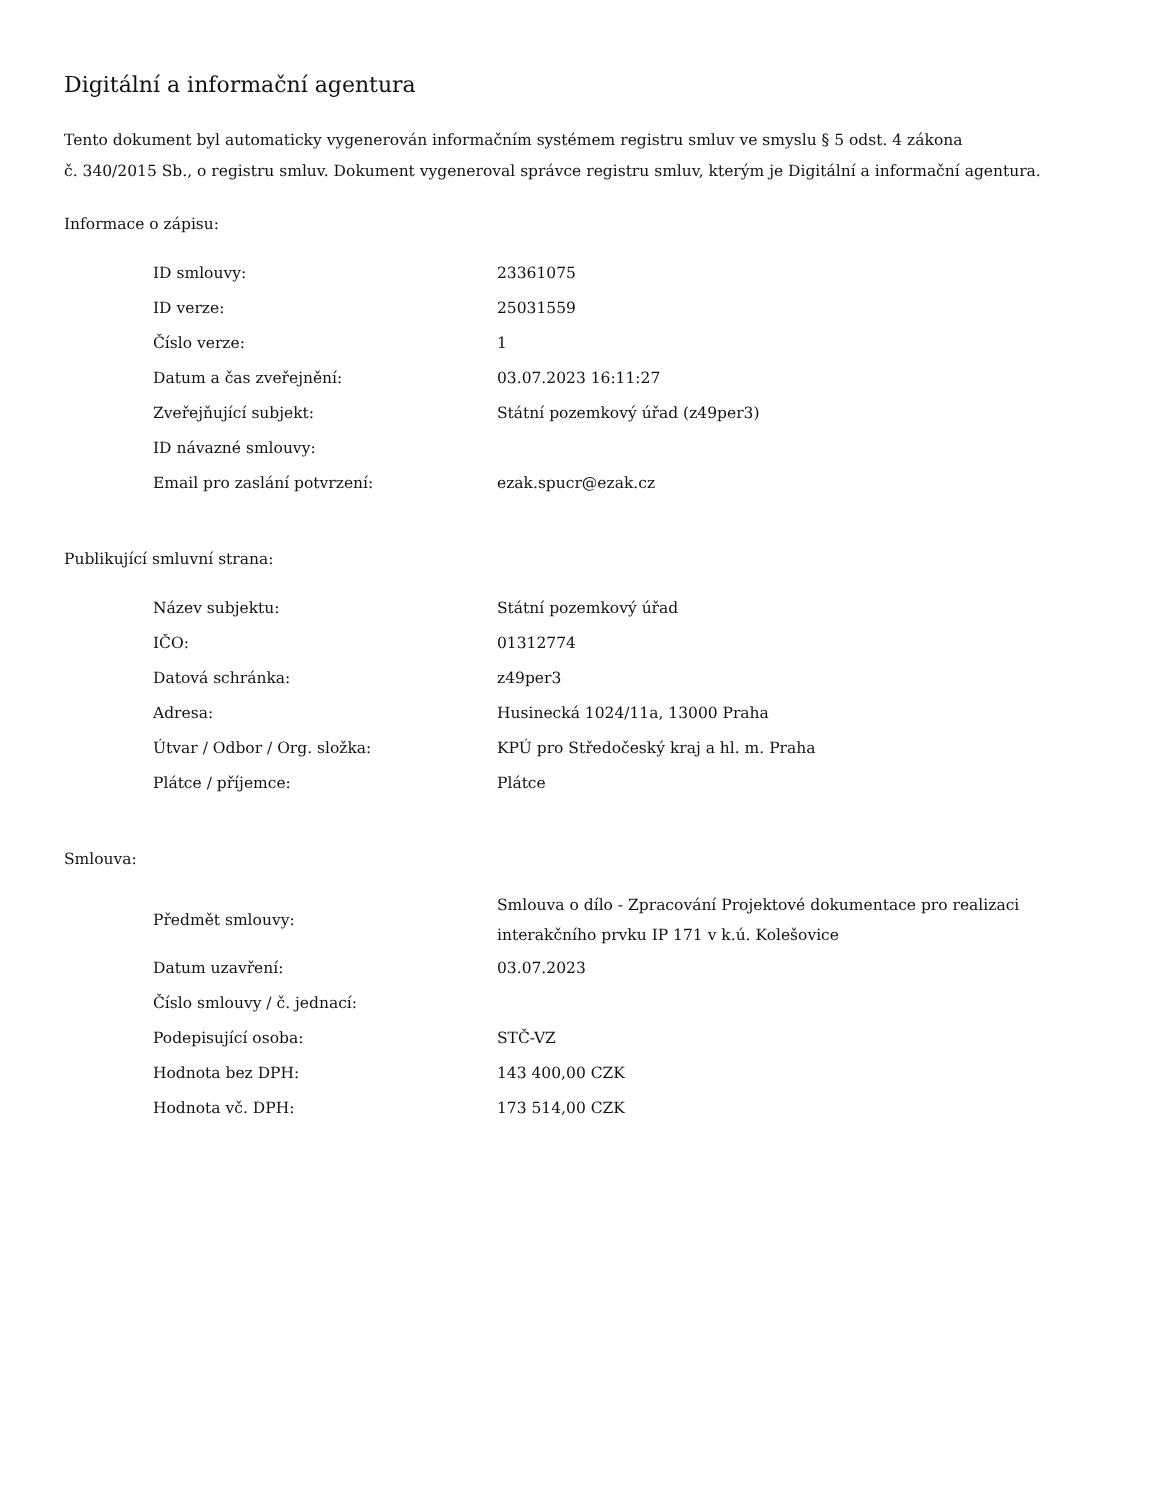Digitální a informační agentura
Tento dokument byl automaticky vygenerován informačním systémem registru smluv ve smyslu § 5 odst. 4 zákona
č. 340/2015 Sb., o registru smluv. Dokument vygeneroval správce registru smluv, kterým je Digitální a informační agentura.
Informace o zápisu:
| ID smlouvy: | 23361075 |
| ID verze: | 25031559 |
| Číslo verze: | 1 |
| Datum a čas zveřejnění: | 03.07.2023 16:11:27 |
| Zveřejňující subjekt: | Státní pozemkový úřad (z49per3) |
| ID návazné smlouvy: | |
| Email pro zaslání potvrzení: | ezak.spucr@ezak.cz |
Publikující smluvní strana:
| Název subjektu: | Státní pozemkový úřad |
| IČO: | 01312774 |
| Datová schránka: | z49per3 |
| Adresa: | Husinecká 1024/11a, 13000 Praha |
| Útvar / Odbor / Org. složka: | KPÚ pro Středočeský kraj a hl. m. Praha |
| Plátce / příjemce: | Plátce |
Smlouva:
| Předmět smlouvy: | Smlouva o dílo - Zpracování Projektové dokumentace pro realizaci interakčního prvku IP 171 v k.ú. Kolešovice |
| Datum uzavření: | 03.07.2023 |
| Číslo smlouvy / č. jednací: | |
| Podepisující osoba: | STČ-VZ |
| Hodnota bez DPH: | 143 400,00 CZK |
| Hodnota vč. DPH: | 173 514,00 CZK |